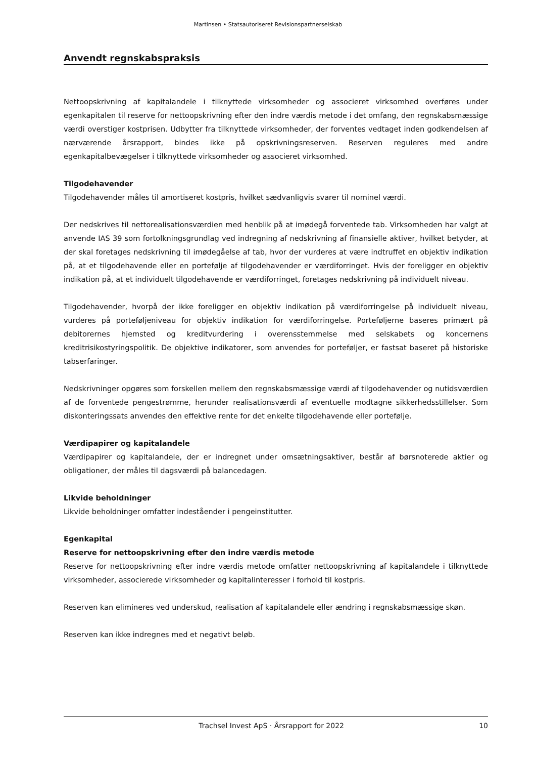Martinsen • Statsautoriseret Revisionspartnerselskab
Anvendt regnskabspraksis
Nettoopskrivning af kapitalandele i tilknyttede virksomheder og associeret virksomhed overføres under egenkapitalen til reserve for nettoopskrivning efter den indre værdis metode i det omfang, den regnskabsmæssige værdi overstiger kostprisen. Udbytter fra tilknyttede virksomheder, der forventes vedtaget inden godkendelsen af nærværende årsrapport, bindes ikke på opskrivningsreserven. Reserven reguleres med andre egenkapitalbevægelser i tilknyttede virksomheder og associeret virksomhed.
Tilgodehavender
Tilgodehavender måles til amortiseret kostpris, hvilket sædvanligvis svarer til nominel værdi.
Der nedskrives til nettorealisationsværdien med henblik på at imødegå forventede tab. Virksomheden har valgt at anvende IAS 39 som fortolkningsgrundlag ved indregning af nedskrivning af finansielle aktiver, hvilket betyder, at der skal foretages nedskrivning til imødegåelse af tab, hvor der vurderes at være indtruffet en objektiv indikation på, at et tilgodehavende eller en portefølje af tilgodehavender er værdiforringet. Hvis der foreligger en objektiv indikation på, at et individuelt tilgodehavende er værdiforringet, foretages nedskrivning på individuelt niveau.
Tilgodehavender, hvorpå der ikke foreligger en objektiv indikation på værdiforringelse på individuelt niveau, vurderes på porteføljeniveau for objektiv indikation for værdiforringelse. Porteføljerne baseres primært på debitorernes hjemsted og kreditvurdering i overensstemmelse med selskabets og koncernens kreditrisikostyringspolitik. De objektive indikatorer, som anvendes for porteføljer, er fastsat baseret på historiske tabserfaringer.
Nedskrivninger opgøres som forskellen mellem den regnskabsmæssige værdi af tilgodehavender og nutidsværdien af de forventede pengestrømme, herunder realisationsværdi af eventuelle modtagne sikkerhedsstillelser. Som diskonteringssats anvendes den effektive rente for det enkelte tilgodehavende eller portefølje.
Værdipapirer og kapitalandele
Værdipapirer og kapitalandele, der er indregnet under omsætningsaktiver, består af børsnoterede aktier og obligationer, der måles til dagsværdi på balancedagen.
Likvide beholdninger
Likvide beholdninger omfatter indeståender i pengeinstitutter.
Egenkapital
Reserve for nettoopskrivning efter den indre værdis metode
Reserve for nettoopskrivning efter indre værdis metode omfatter nettoopskrivning af kapitalandele i tilknyttede virksomheder, associerede virksomheder og kapitalinteresser i forhold til kostpris.
Reserven kan elimineres ved underskud, realisation af kapitalandele eller ændring i regnskabsmæssige skøn.
Reserven kan ikke indregnes med et negativt beløb.
Trachsel Invest ApS · Årsrapport for 2022 10